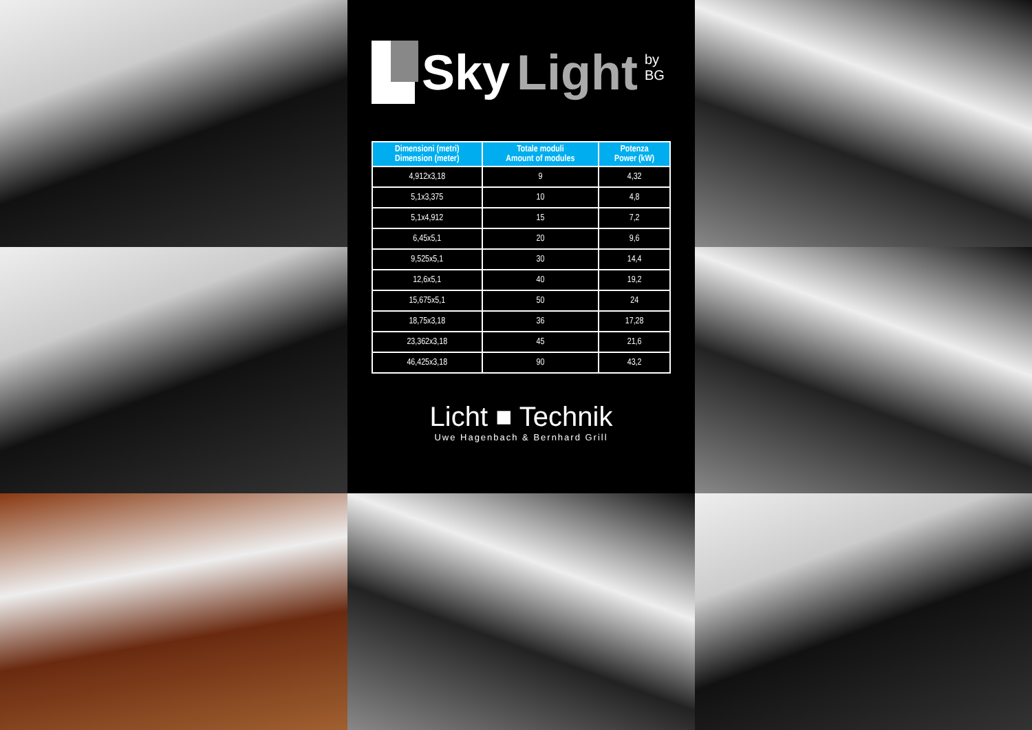Sky Light by BG
| Dimensioni (metri) Dimension (meter) | Totale moduli Amount of modules | Potenza Power (kW) |
| --- | --- | --- |
| 4,912x3,18 | 9 | 4,32 |
| 5,1x3,375 | 10 | 4,8 |
| 5,1x4,912 | 15 | 7,2 |
| 6,45x5,1 | 20 | 9,6 |
| 9,525x5,1 | 30 | 14,4 |
| 12,6x5,1 | 40 | 19,2 |
| 15,675x5,1 | 50 | 24 |
| 18,75x3,18 | 36 | 17,28 |
| 23,362x3,18 | 45 | 21,6 |
| 46,425x3,18 | 90 | 43,2 |
Licht ■ Technik
Uwe Hagenbach & Bernhard Grill